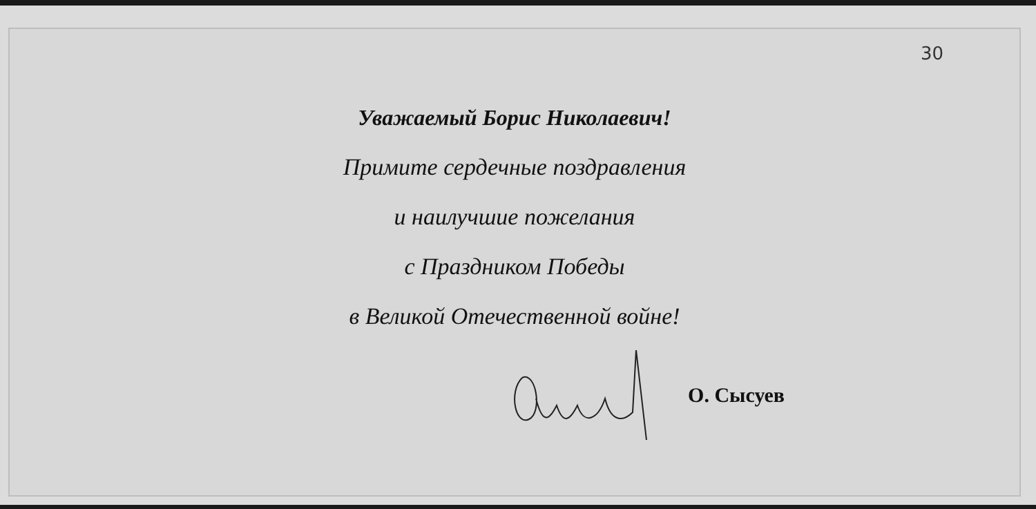30
Уважаемый Борис Николаевич!
Примите сердечные поздравления
и наилучшие пожелания
с Праздником Победы
в Великой Отечественной войне!
О. Сысуев